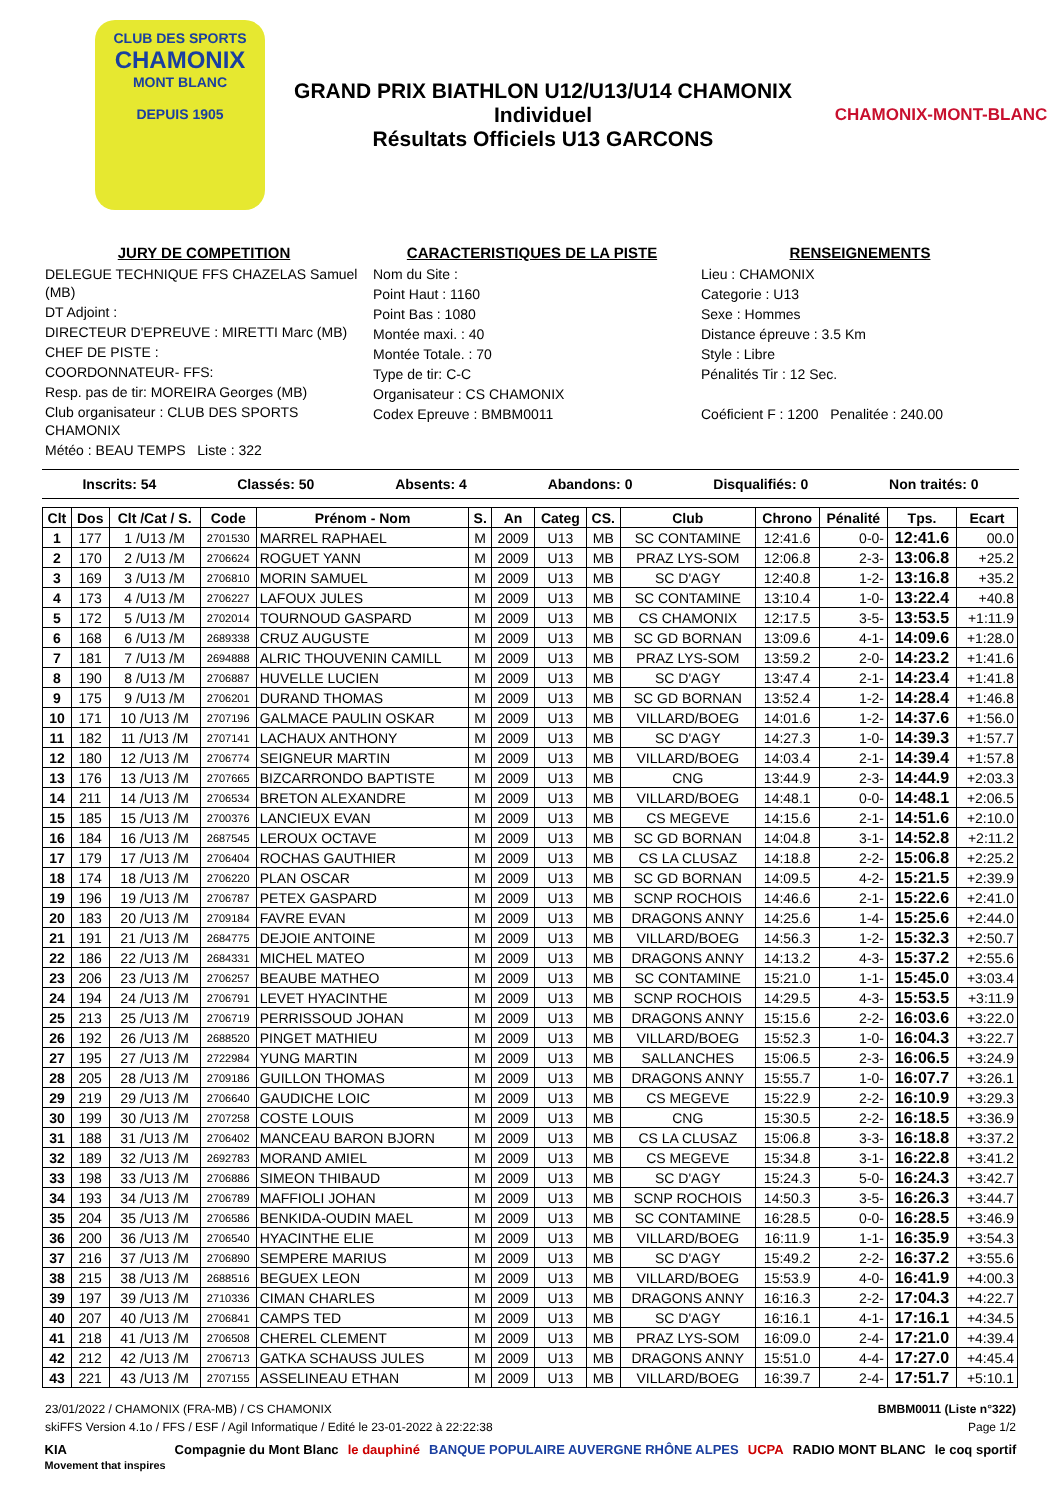CLUB DES SPORTS
CHAMONIX
MONT BLANC
DEPUIS 1905
GRAND PRIX BIATHLON U12/U13/U14 CHAMONIX
Individuel
Résultats Officiels U13 GARCONS
CHAMONIX-MONT-BLANC
JURY DE COMPETITION
DELEGUE TECHNIQUE FFS CHAZELAS Samuel (MB)
DT Adjoint :
DIRECTEUR D'EPREUVE : MIRETTI Marc (MB)
CHEF DE PISTE :
COORDONNATEUR- FFS:
Resp. pas de tir: MOREIRA Georges (MB)
Club organisateur : CLUB DES SPORTS CHAMONIX
Météo : BEAU TEMPS Liste : 322
CARACTERISTIQUES DE LA PISTE
Nom du Site :
Point Haut : 1160
Point Bas : 1080
Montée maxi. : 40
Montée Totale. : 70
Type de tir: C-C
Organisateur : CS CHAMONIX
Codex Epreuve : BMBM0011
RENSEIGNEMENTS
Lieu : CHAMONIX
Categorie : U13
Sexe : Hommes
Distance épreuve : 3.5 Km
Style : Libre
Pénalités Tir : 12 Sec.
Coéficient F : 1200 Penalitée : 240.00
Inscrits: 54 Classés: 50 Absents: 4 Abandons: 0 Disqualifiés: 0 Non traités: 0
| Clt | Dos | Clt /Cat / S. | Code | Prénom - Nom | S. | An | Categ | CS. | Club | Chrono | Pénalité | Tps. | Ecart |
| --- | --- | --- | --- | --- | --- | --- | --- | --- | --- | --- | --- | --- | --- |
| 1 | 177 | 1 /U13 /M | 2701530 | MARREL RAPHAEL | M | 2009 | U13 | MB | SC CONTAMINE | 12:41.6 | 0-0- | 12:41.6 | 00.0 |
| 2 | 170 | 2 /U13 /M | 2706624 | ROGUET YANN | M | 2009 | U13 | MB | PRAZ LYS-SOM | 12:06.8 | 2-3- | 13:06.8 | +25.2 |
| 3 | 169 | 3 /U13 /M | 2706810 | MORIN SAMUEL | M | 2009 | U13 | MB | SC D'AGY | 12:40.8 | 1-2- | 13:16.8 | +35.2 |
| 4 | 173 | 4 /U13 /M | 2706227 | LAFOUX JULES | M | 2009 | U13 | MB | SC CONTAMINE | 13:10.4 | 1-0- | 13:22.4 | +40.8 |
| 5 | 172 | 5 /U13 /M | 2702014 | TOURNOUD GASPARD | M | 2009 | U13 | MB | CS CHAMONIX | 12:17.5 | 3-5- | 13:53.5 | +1:11.9 |
| 6 | 168 | 6 /U13 /M | 2689338 | CRUZ AUGUSTE | M | 2009 | U13 | MB | SC GD BORNAN | 13:09.6 | 4-1- | 14:09.6 | +1:28.0 |
| 7 | 181 | 7 /U13 /M | 2694888 | ALRIC THOUVENIN CAMILL | M | 2009 | U13 | MB | PRAZ LYS-SOM | 13:59.2 | 2-0- | 14:23.2 | +1:41.6 |
| 8 | 190 | 8 /U13 /M | 2706887 | HUVELLE LUCIEN | M | 2009 | U13 | MB | SC D'AGY | 13:47.4 | 2-1- | 14:23.4 | +1:41.8 |
| 9 | 175 | 9 /U13 /M | 2706201 | DURAND THOMAS | M | 2009 | U13 | MB | SC GD BORNAN | 13:52.4 | 1-2- | 14:28.4 | +1:46.8 |
| 10 | 171 | 10 /U13 /M | 2707196 | GALMACE PAULIN OSKAR | M | 2009 | U13 | MB | VILLARD/BOEG | 14:01.6 | 1-2- | 14:37.6 | +1:56.0 |
| 11 | 182 | 11 /U13 /M | 2707141 | LACHAUX ANTHONY | M | 2009 | U13 | MB | SC D'AGY | 14:27.3 | 1-0- | 14:39.3 | +1:57.7 |
| 12 | 180 | 12 /U13 /M | 2706774 | SEIGNEUR MARTIN | M | 2009 | U13 | MB | VILLARD/BOEG | 14:03.4 | 2-1- | 14:39.4 | +1:57.8 |
| 13 | 176 | 13 /U13 /M | 2707665 | BIZCARRONDO BAPTISTE | M | 2009 | U13 | MB | CNG | 13:44.9 | 2-3- | 14:44.9 | +2:03.3 |
| 14 | 211 | 14 /U13 /M | 2706534 | BRETON ALEXANDRE | M | 2009 | U13 | MB | VILLARD/BOEG | 14:48.1 | 0-0- | 14:48.1 | +2:06.5 |
| 15 | 185 | 15 /U13 /M | 2700376 | LANCIEUX EVAN | M | 2009 | U13 | MB | CS MEGEVE | 14:15.6 | 2-1- | 14:51.6 | +2:10.0 |
| 16 | 184 | 16 /U13 /M | 2687545 | LEROUX OCTAVE | M | 2009 | U13 | MB | SC GD BORNAN | 14:04.8 | 3-1- | 14:52.8 | +2:11.2 |
| 17 | 179 | 17 /U13 /M | 2706404 | ROCHAS GAUTHIER | M | 2009 | U13 | MB | CS LA CLUSAZ | 14:18.8 | 2-2- | 15:06.8 | +2:25.2 |
| 18 | 174 | 18 /U13 /M | 2706220 | PLAN OSCAR | M | 2009 | U13 | MB | SC GD BORNAN | 14:09.5 | 4-2- | 15:21.5 | +2:39.9 |
| 19 | 196 | 19 /U13 /M | 2706787 | PETEX GASPARD | M | 2009 | U13 | MB | SCNP ROCHOIS | 14:46.6 | 2-1- | 15:22.6 | +2:41.0 |
| 20 | 183 | 20 /U13 /M | 2709184 | FAVRE EVAN | M | 2009 | U13 | MB | DRAGONS ANNY | 14:25.6 | 1-4- | 15:25.6 | +2:44.0 |
| 21 | 191 | 21 /U13 /M | 2684775 | DEJOIE ANTOINE | M | 2009 | U13 | MB | VILLARD/BOEG | 14:56.3 | 1-2- | 15:32.3 | +2:50.7 |
| 22 | 186 | 22 /U13 /M | 2684331 | MICHEL MATEO | M | 2009 | U13 | MB | DRAGONS ANNY | 14:13.2 | 4-3- | 15:37.2 | +2:55.6 |
| 23 | 206 | 23 /U13 /M | 2706257 | BEAUBE MATHEO | M | 2009 | U13 | MB | SC CONTAMINE | 15:21.0 | 1-1- | 15:45.0 | +3:03.4 |
| 24 | 194 | 24 /U13 /M | 2706791 | LEVET HYACINTHE | M | 2009 | U13 | MB | SCNP ROCHOIS | 14:29.5 | 4-3- | 15:53.5 | +3:11.9 |
| 25 | 213 | 25 /U13 /M | 2706719 | PERRISSOUD JOHAN | M | 2009 | U13 | MB | DRAGONS ANNY | 15:15.6 | 2-2- | 16:03.6 | +3:22.0 |
| 26 | 192 | 26 /U13 /M | 2688520 | PINGET MATHIEU | M | 2009 | U13 | MB | VILLARD/BOEG | 15:52.3 | 1-0- | 16:04.3 | +3:22.7 |
| 27 | 195 | 27 /U13 /M | 2722984 | YUNG MARTIN | M | 2009 | U13 | MB | SALLANCHES | 15:06.5 | 2-3- | 16:06.5 | +3:24.9 |
| 28 | 205 | 28 /U13 /M | 2709186 | GUILLON THOMAS | M | 2009 | U13 | MB | DRAGONS ANNY | 15:55.7 | 1-0- | 16:07.7 | +3:26.1 |
| 29 | 219 | 29 /U13 /M | 2706640 | GAUDICHE LOIC | M | 2009 | U13 | MB | CS MEGEVE | 15:22.9 | 2-2- | 16:10.9 | +3:29.3 |
| 30 | 199 | 30 /U13 /M | 2707258 | COSTE LOUIS | M | 2009 | U13 | MB | CNG | 15:30.5 | 2-2- | 16:18.5 | +3:36.9 |
| 31 | 188 | 31 /U13 /M | 2706402 | MANCEAU BARON BJORN | M | 2009 | U13 | MB | CS LA CLUSAZ | 15:06.8 | 3-3- | 16:18.8 | +3:37.2 |
| 32 | 189 | 32 /U13 /M | 2692783 | MORAND AMIEL | M | 2009 | U13 | MB | CS MEGEVE | 15:34.8 | 3-1- | 16:22.8 | +3:41.2 |
| 33 | 198 | 33 /U13 /M | 2706886 | SIMEON THIBAUD | M | 2009 | U13 | MB | SC D'AGY | 15:24.3 | 5-0- | 16:24.3 | +3:42.7 |
| 34 | 193 | 34 /U13 /M | 2706789 | MAFFIOLI JOHAN | M | 2009 | U13 | MB | SCNP ROCHOIS | 14:50.3 | 3-5- | 16:26.3 | +3:44.7 |
| 35 | 204 | 35 /U13 /M | 2706586 | BENKIDA-OUDIN MAEL | M | 2009 | U13 | MB | SC CONTAMINE | 16:28.5 | 0-0- | 16:28.5 | +3:46.9 |
| 36 | 200 | 36 /U13 /M | 2706540 | HYACINTHE ELIE | M | 2009 | U13 | MB | VILLARD/BOEG | 16:11.9 | 1-1- | 16:35.9 | +3:54.3 |
| 37 | 216 | 37 /U13 /M | 2706890 | SEMPERE MARIUS | M | 2009 | U13 | MB | SC D'AGY | 15:49.2 | 2-2- | 16:37.2 | +3:55.6 |
| 38 | 215 | 38 /U13 /M | 2688516 | BEGUEX LEON | M | 2009 | U13 | MB | VILLARD/BOEG | 15:53.9 | 4-0- | 16:41.9 | +4:00.3 |
| 39 | 197 | 39 /U13 /M | 2710336 | CIMAN CHARLES | M | 2009 | U13 | MB | DRAGONS ANNY | 16:16.3 | 2-2- | 17:04.3 | +4:22.7 |
| 40 | 207 | 40 /U13 /M | 2706841 | CAMPS TED | M | 2009 | U13 | MB | SC D'AGY | 16:16.1 | 4-1- | 17:16.1 | +4:34.5 |
| 41 | 218 | 41 /U13 /M | 2706508 | CHEREL CLEMENT | M | 2009 | U13 | MB | PRAZ LYS-SOM | 16:09.0 | 2-4- | 17:21.0 | +4:39.4 |
| 42 | 212 | 42 /U13 /M | 2706713 | GATKA SCHAUSS JULES | M | 2009 | U13 | MB | DRAGONS ANNY | 15:51.0 | 4-4- | 17:27.0 | +4:45.4 |
| 43 | 221 | 43 /U13 /M | 2707155 | ASSELINEAU ETHAN | M | 2009 | U13 | MB | VILLARD/BOEG | 16:39.7 | 2-4- | 17:51.7 | +5:10.1 |
23/01/2022 / CHAMONIX (FRA-MB) / CS CHAMONIX BMBM0011 (Liste n°322)
skiFFS Version 4.1o / FFS / ESF / Agil Informatique / Edité le 23-01-2022 à 22:22:38 Page 1/2
KIA
Movement that inspires Compagnie du Mont Blanc le dauphiné BANQUE POPULAIRE AUVERGNE RHÔNE ALPES UCPA RADIO MONT BLANC le coq sportif